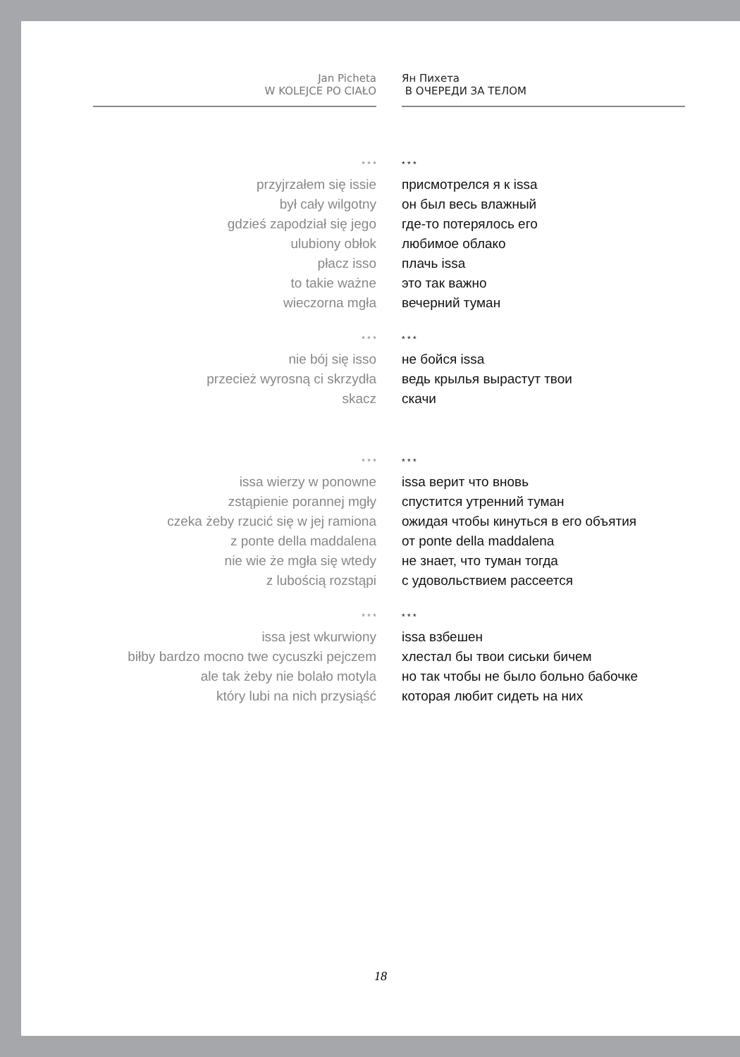Jan Picheta
W KOLEJCE PO CIAŁO
Ян Пихета
В ОЧЕРЕДИ ЗА ТЕЛОМ
* * *
przyjrzałem się issie
był cały wilgotny
gdzieś zapodział się jego
ulubiony obłok
płacz isso
to takie ważne
wieczorna mgła
* * *
присмотрелся я к issa
он был весь влажный
где-то потерялось его
любимое облако
плачь issa
это так важно
вечерний туман
* * *
nie bój się isso
przecież wyrosną ci skrzydła
skacz
* * *
не бойся issa
ведь крылья вырастут твои
скачи
* * *
issa wierzy w ponowne
zstąpienie porannej mgły
czeka żeby rzucić się w jej ramiona
z ponte della maddalena
nie wie że mgła się wtedy
z lubością rozstąpi
* * *
issa верит что вновь
спустится утренний туман
ожидая чтобы кинуться в его объятия
от ponte della maddalena
не знает, что туман тогда
с удовольствием рассеется
* * *
issa jest wkurwiony
biłby bardzo mocno twe cycuszki pejczem
ale tak żeby nie bolało motyla
który lubi na nich przysiąść
* * *
issa взбешен
хлестал бы твои сиськи бичем
но так чтобы не было больно бабочке
которая любит сидеть на них
18